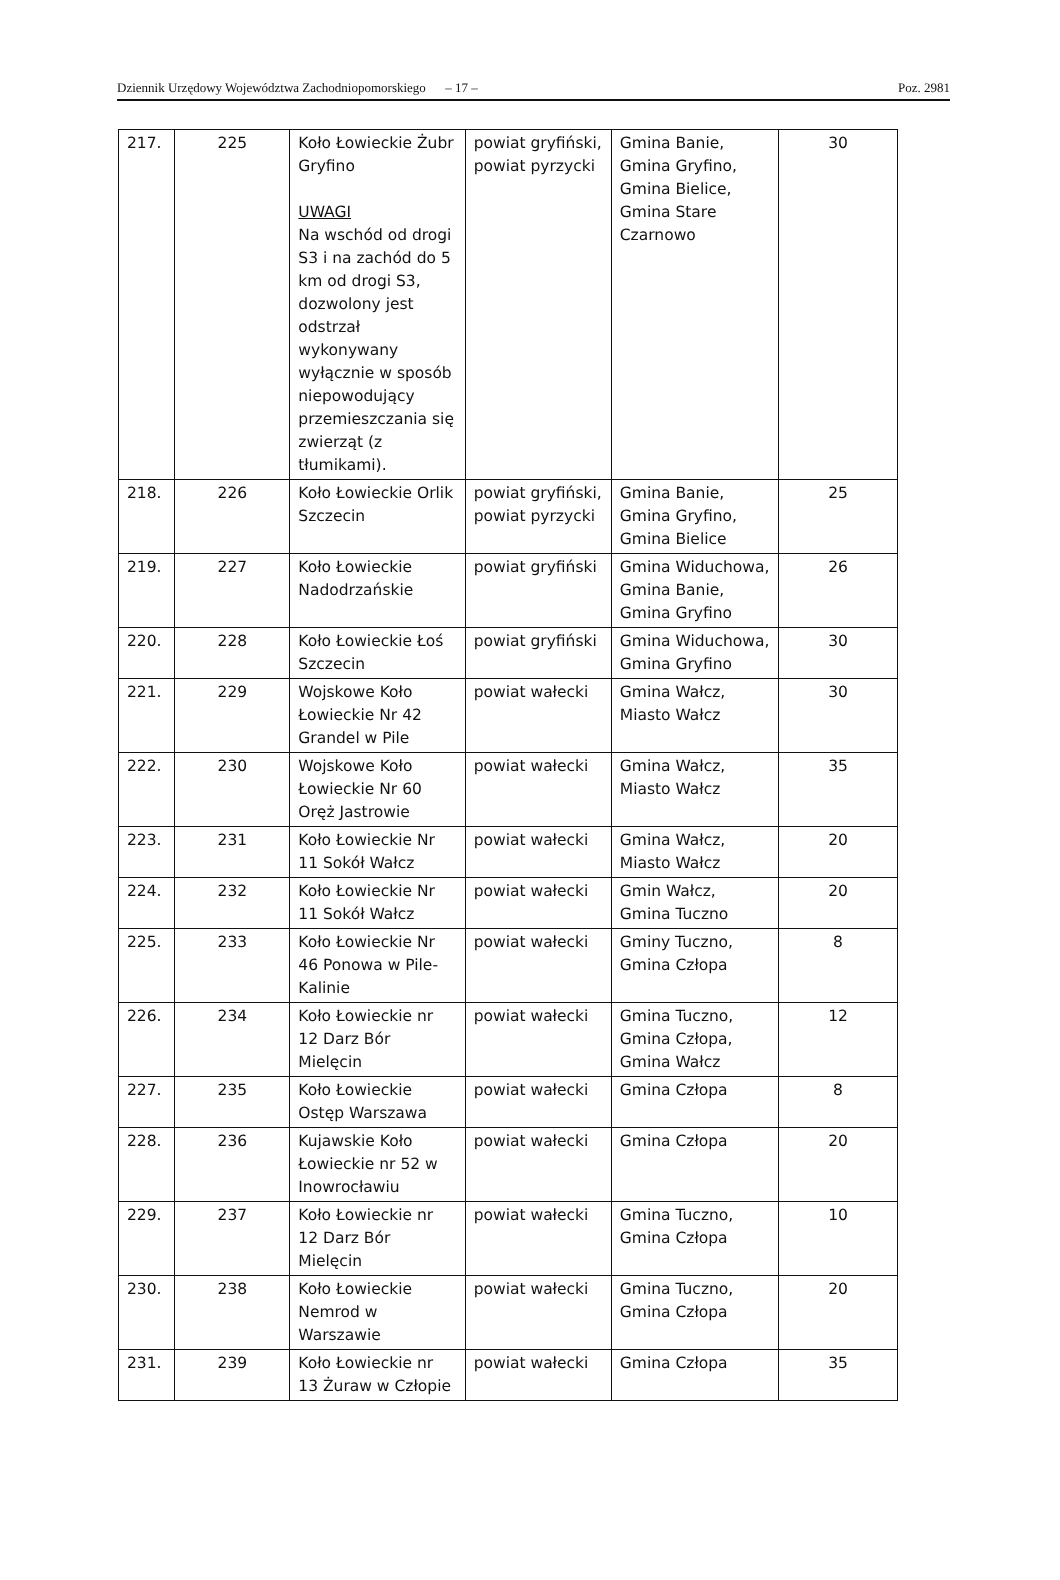Dziennik Urzędowy Województwa Zachodniopomorskiego – 17 – Poz. 2981
| 217. | 225 | Koło Łowieckie Żubr Gryfino UWAGI Na wschód od drogi S3 i na zachód do 5 km od drogi S3, dozwolony jest odstrzał wykonywany wyłącznie w sposób niepowodujący przemieszczania się zwierząt (z tłumikami). | powiat gryfiński, powiat pyrzycki | Gmina Banie, Gmina Gryfino, Gmina Bielice, Gmina Stare Czarnowo | 30 |
| 218. | 226 | Koło Łowieckie Orlik Szczecin | powiat gryfiński, powiat pyrzycki | Gmina Banie, Gmina Gryfino, Gmina Bielice | 25 |
| 219. | 227 | Koło Łowieckie Nadodrzańskie | powiat gryfiński | Gmina Widuchowa, Gmina Banie, Gmina Gryfino | 26 |
| 220. | 228 | Koło Łowieckie Łoś Szczecin | powiat gryfiński | Gmina Widuchowa, Gmina Gryfino | 30 |
| 221. | 229 | Wojskowe Koło Łowieckie Nr 42 Grandel w Pile | powiat wałecki | Gmina Wałcz, Miasto Wałcz | 30 |
| 222. | 230 | Wojskowe Koło Łowieckie Nr 60 Oręż Jastrowie | powiat wałecki | Gmina Wałcz, Miasto Wałcz | 35 |
| 223. | 231 | Koło Łowieckie Nr 11 Sokół Wałcz | powiat wałecki | Gmina Wałcz, Miasto Wałcz | 20 |
| 224. | 232 | Koło Łowieckie Nr 11 Sokół Wałcz | powiat wałecki | Gmin Wałcz, Gmina Tuczno | 20 |
| 225. | 233 | Koło Łowieckie Nr 46 Ponowa w Pile-Kalinie | powiat wałecki | Gminy Tuczno, Gmina Człopa | 8 |
| 226. | 234 | Koło Łowieckie nr 12 Darz Bór Mielęcin | powiat wałecki | Gmina Tuczno, Gmina Człopa, Gmina Wałcz | 12 |
| 227. | 235 | Koło Łowieckie Ostęp Warszawa | powiat wałecki | Gmina Człopa | 8 |
| 228. | 236 | Kujawskie Koło Łowieckie nr 52 w Inowrocławiu | powiat wałecki | Gmina Człopa | 20 |
| 229. | 237 | Koło Łowieckie nr 12 Darz Bór Mielęcin | powiat wałecki | Gmina Tuczno, Gmina Człopa | 10 |
| 230. | 238 | Koło Łowieckie Nemrod w Warszawie | powiat wałecki | Gmina Tuczno, Gmina Człopa | 20 |
| 231. | 239 | Koło Łowieckie nr 13 Żuraw w Człopie | powiat wałecki | Gmina Człopa | 35 |